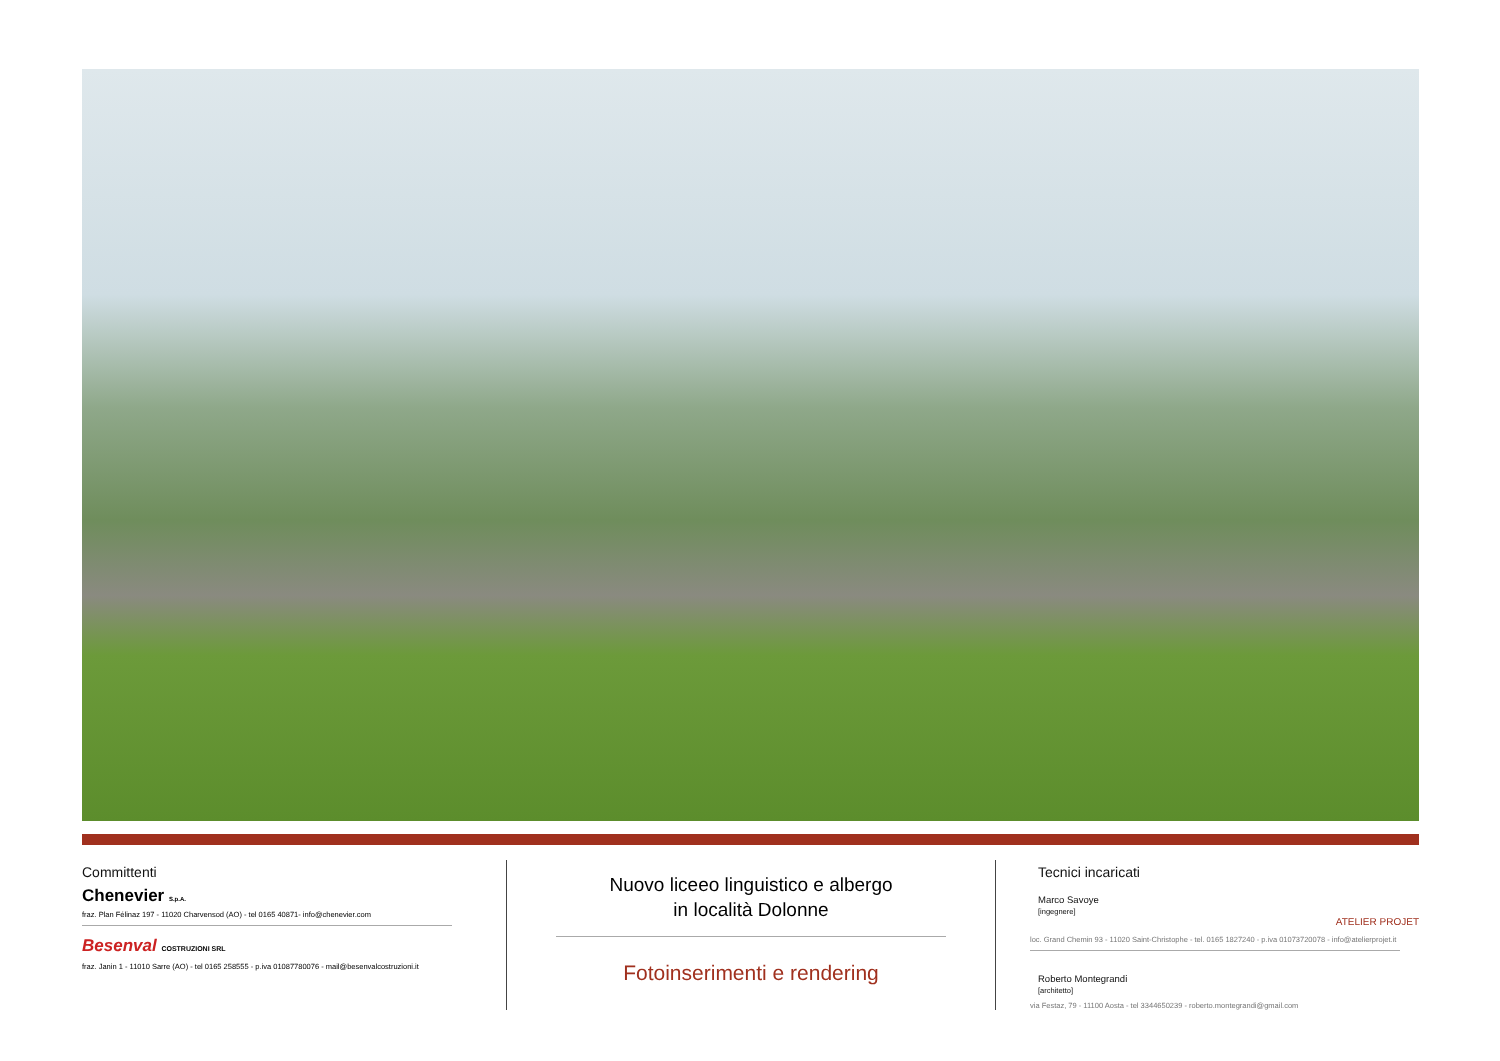Committenti
Chenevier S.p.A.
fraz. Plan Félinaz 197 - 11020 Charvensod (AO) - tel 0165 40871- info@chenevier.com
Besenval COSTRUZIONI SRL
fraz. Janin 1 - 11010 Sarre (AO) - tel 0165 258555 - p.iva 01087780076 - mail@besenvalcostruzioni.it
Nuovo liceeo linguistico e albergo
in località Dolonne
Fotoinserimenti e rendering
Tecnici incaricati
Marco Savoye
[ingegnere]
ATELIER PROJET
loc. Grand Chemin 93 - 11020 Saint-Christophe - tel. 0165 1827240 - p.iva 01073720078 - info@atelierprojet.it
Roberto Montegrandi
[architetto]
via Festaz, 79 - 11100 Aosta - tel 3344650239 - roberto.montegrandi@gmail.com